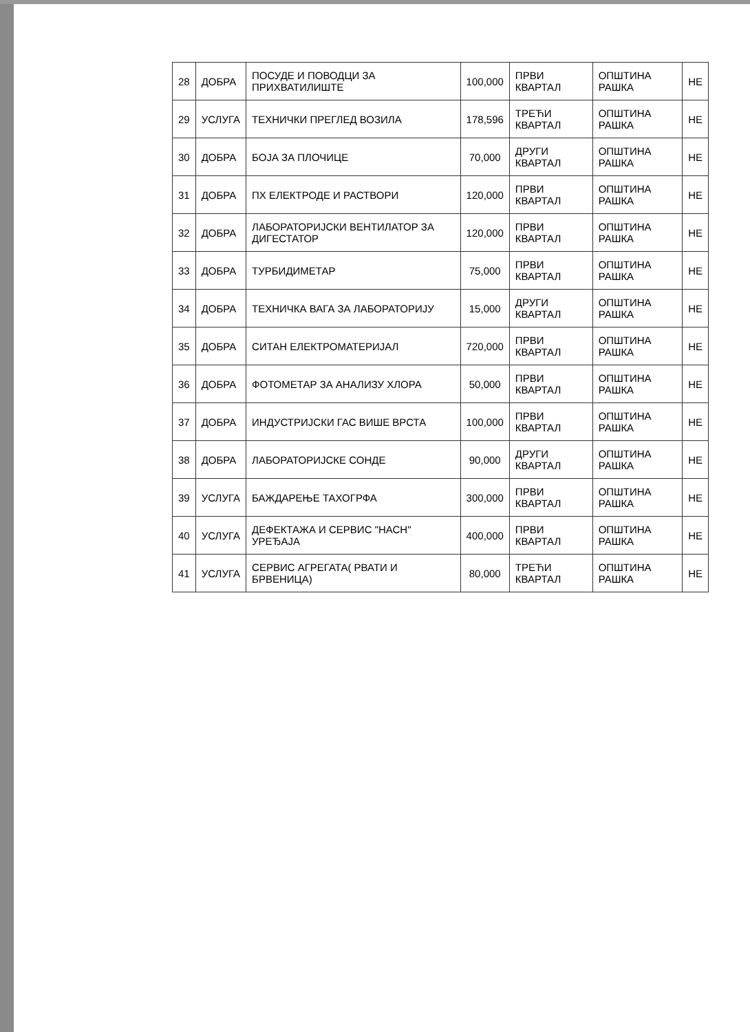| 28 | ДОБРА | ПОСУДЕ И ПОВОДЦИ ЗА ПРИХВАТИЛИШТЕ | 100,000 | ПРВИ КВАРТАЛ | ОПШТИНА РАШКА | НЕ |
| 29 | УСЛУГА | ТЕХНИЧКИ ПРЕГЛЕД ВОЗИЛА | 178,596 | ТРЕЋИ КВАРТАЛ | ОПШТИНА РАШКА | НЕ |
| 30 | ДОБРА | БОЈА ЗА ПЛОЧИЦЕ | 70,000 | ДРУГИ КВАРТАЛ | ОПШТИНА РАШКА | НЕ |
| 31 | ДОБРА | ПХ ЕЛЕКТРОДЕ И РАСТВОРИ | 120,000 | ПРВИ КВАРТАЛ | ОПШТИНА РАШКА | НЕ |
| 32 | ДОБРА | ЛАБОРАТОРИЈСКИ ВЕНТИЛАТОР ЗА ДИГЕСТАТОР | 120,000 | ПРВИ КВАРТАЛ | ОПШТИНА РАШКА | НЕ |
| 33 | ДОБРА | ТУРБИДИМЕТАР | 75,000 | ПРВИ КВАРТАЛ | ОПШТИНА РАШКА | НЕ |
| 34 | ДОБРА | ТЕХНИЧКА ВАГА ЗА ЛАБОРАТОРИЈУ | 15,000 | ДРУГИ КВАРТАЛ | ОПШТИНА РАШКА | НЕ |
| 35 | ДОБРА | СИТАН ЕЛЕКТРОМАТЕРИЈАЛ | 720,000 | ПРВИ КВАРТАЛ | ОПШТИНА РАШКА | НЕ |
| 36 | ДОБРА | ФОТОМЕТАР ЗА АНАЛИЗУ ХЛОРА | 50,000 | ПРВИ КВАРТАЛ | ОПШТИНА РАШКА | НЕ |
| 37 | ДОБРА | ИНДУСТРИЈСКИ ГАС ВИШЕ ВРСТА | 100,000 | ПРВИ КВАРТАЛ | ОПШТИНА РАШКА | НЕ |
| 38 | ДОБРА | ЛАБОРАТОРИЈСКЕ СОНДЕ | 90,000 | ДРУГИ КВАРТАЛ | ОПШТИНА РАШКА | НЕ |
| 39 | УСЛУГА | БАЖДАРЕЊЕ ТАХОГРФА | 300,000 | ПРВИ КВАРТАЛ | ОПШТИНА РАШКА | НЕ |
| 40 | УСЛУГА | ДЕФЕКТАЖА И СЕРВИС "НАСН" УРЕЂАЈА | 400,000 | ПРВИ КВАРТАЛ | ОПШТИНА РАШКА | НЕ |
| 41 | УСЛУГА | СЕРВИС АГРЕГАТА( РВАТИ И БРВЕНИЦА) | 80,000 | ТРЕЋИ КВАРТАЛ | ОПШТИНА РАШКА | НЕ |